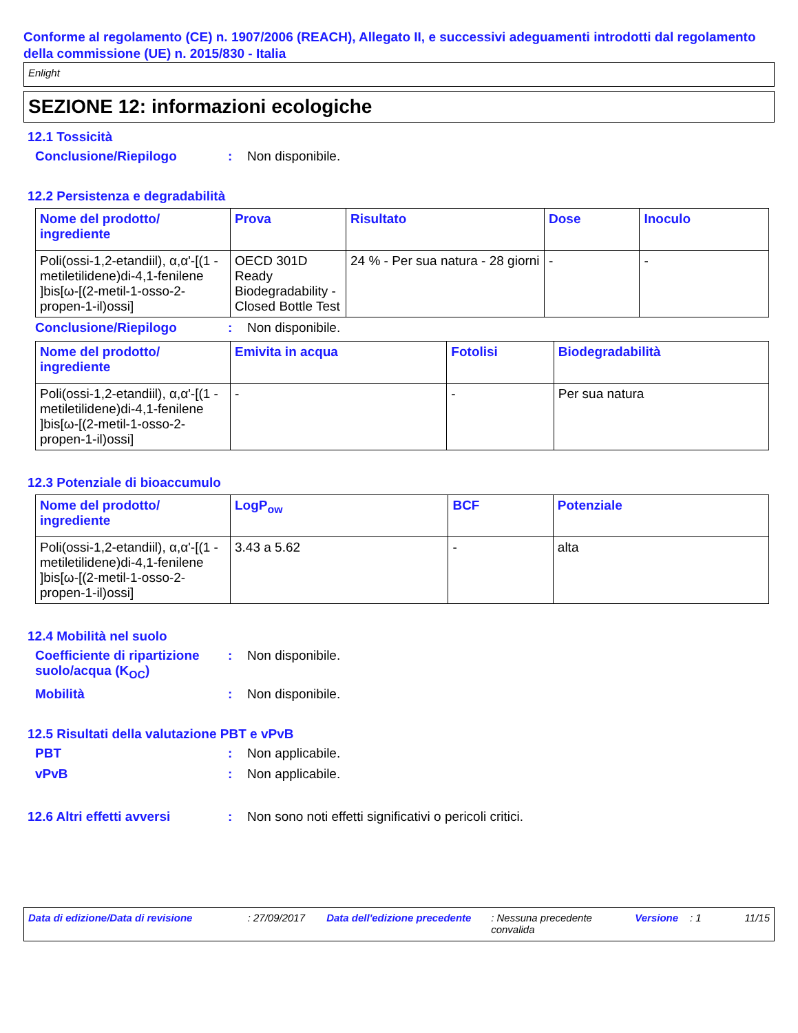Conforme al regolamento (CE) n. 1907/2006 (REACH), Allegato II, e successivi adeguamenti introdotti dal regolamento della commissione (UE) n. 2015/830 - Italia
Enlight
SEZIONE 12: informazioni ecologiche
12.1 Tossicità
Conclusione/Riepilogo : Non disponibile.
12.2 Persistenza e degradabilità
| Nome del prodotto/ ingrediente | Prova | Risultato | Dose | Inoculo |
| --- | --- | --- | --- | --- |
| Poli(ossi-1,2-etandiil), α,α'-[(1 -metiletilidene)di-4,1-fenilene ]bis[ω-[(2-metil-1-osso-2-propen-1-il)ossi] | OECD 301D Ready Biodegradability - Closed Bottle Test | 24 % - Per sua natura - 28 giorni | - | - |
Conclusione/Riepilogo : Non disponibile.
| Nome del prodotto/ ingrediente | Emivita in acqua | Fotolisi | Biodegradabilità |
| --- | --- | --- | --- |
| Poli(ossi-1,2-etandiil), α,α'-[(1 -metiletilidene)di-4,1-fenilene ]bis[ω-[(2-metil-1-osso-2-propen-1-il)ossi] | - | - | Per sua natura |
12.3 Potenziale di bioaccumulo
| Nome del prodotto/ ingrediente | LogP<sub>ow</sub> | BCF | Potenziale |
| --- | --- | --- | --- |
| Poli(ossi-1,2-etandiil), α,α'-[(1 -metiletilidene)di-4,1-fenilene ]bis[ω-[(2-metil-1-osso-2-propen-1-il)ossi] | 3.43 a 5.62 | - | alta |
12.4 Mobilità nel suolo
Coefficiente di ripartizione suolo/acqua (K<sub>OC</sub>)
: Non disponibile.
Mobilità : Non disponibile.
12.5 Risultati della valutazione PBT e vPvB
PBT : Non applicabile.
vPvB : Non applicabile.
12.6 Altri effetti avversi
: Non sono noti effetti significativi o pericoli critici.
Data di edizione/Data di revisione: 27/09/2017 Data dell'edizione precedente: Nessuna precedente convalida Versione: 1 11/15